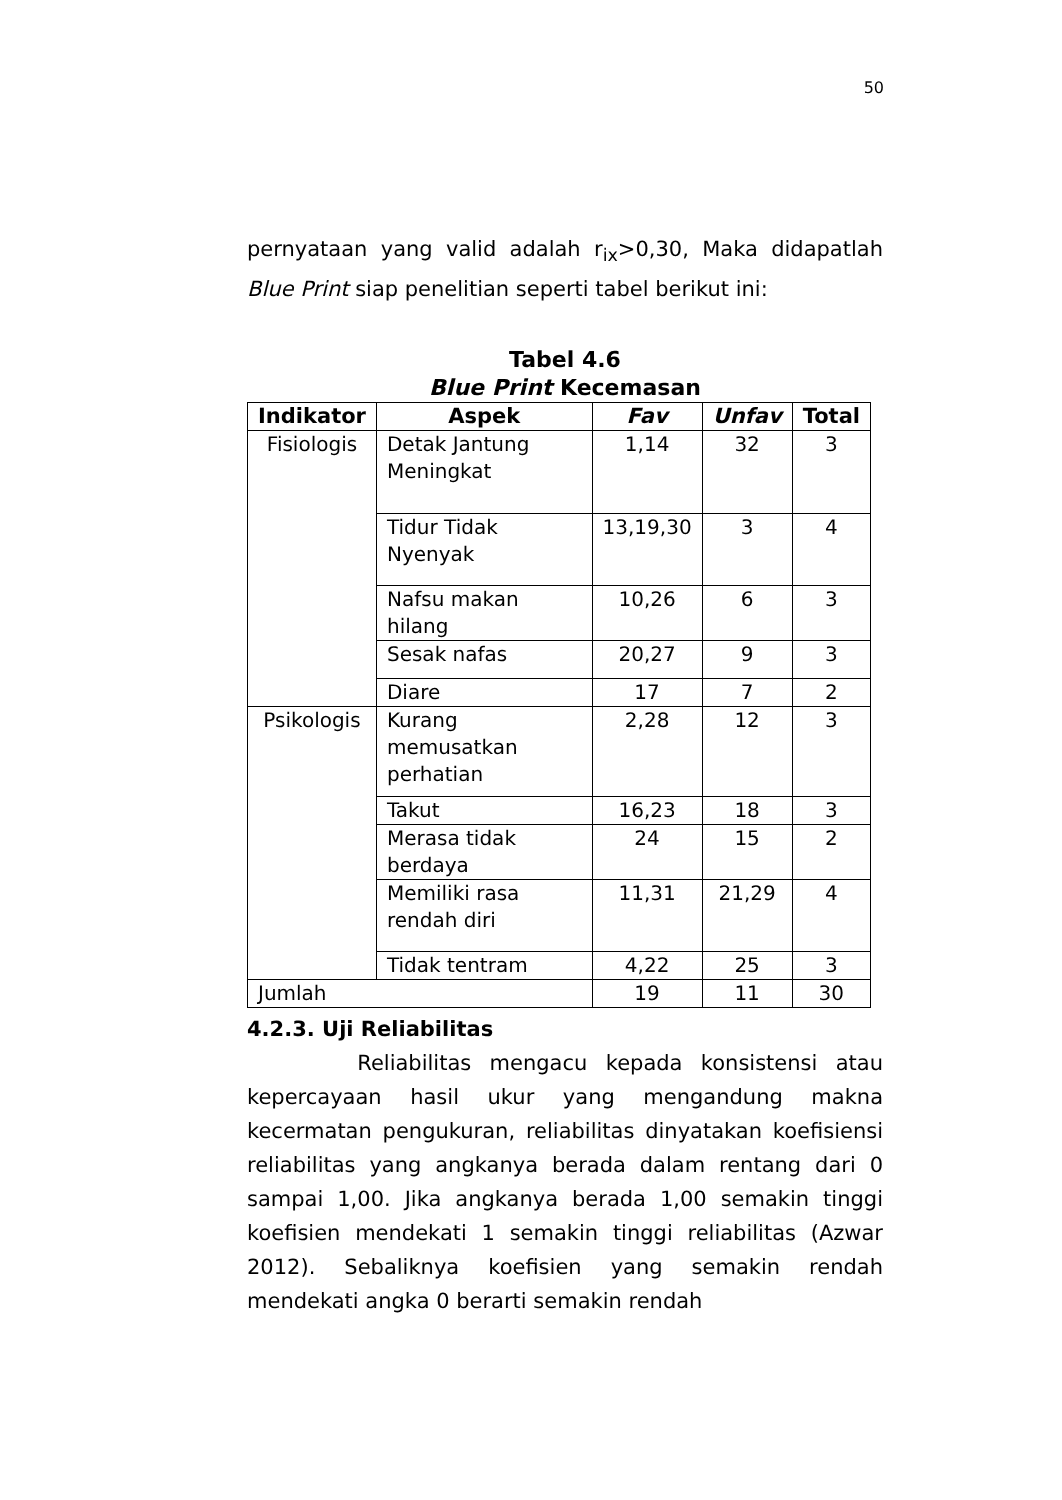50
pernyataan yang valid adalah r<sub>ix</sub>>0,30, Maka didapatlah Blue Print siap penelitian seperti tabel berikut ini:
Tabel 4.6
Blue Print Kecemasan
| Indikator | Aspek | Fav | Unfav | Total |
| --- | --- | --- | --- | --- |
| Fisiologis | Detak Jantung Meningkat | 1,14 | 32 | 3 |
| | Tidur Tidak Nyenyak | 13,19,30 | 3 | 4 |
| | Nafsu makan hilang | 10,26 | 6 | 3 |
| | Sesak nafas | 20,27 | 9 | 3 |
| | Diare | 17 | 7 | 2 |
| Psikologis | Kurang memusatkan perhatian | 2,28 | 12 | 3 |
| | Takut | 16,23 | 18 | 3 |
| | Merasa tidak berdaya | 24 | 15 | 2 |
| | Memiliki rasa rendah diri | 11,31 | 21,29 | 4 |
| | Tidak tentram | 4,22 | 25 | 3 |
| Jumlah | | 19 | 11 | 30 |
4.2.3. Uji Reliabilitas
Reliabilitas mengacu kepada konsistensi atau kepercayaan hasil ukur yang mengandung makna kecermatan pengukuran, reliabilitas dinyatakan koefisiensi reliabilitas yang angkanya berada dalam rentang dari 0 sampai 1,00. Jika angkanya berada 1,00 semakin tinggi koefisien mendekati 1 semakin tinggi reliabilitas (Azwar 2012). Sebaliknya koefisien yang semakin rendah mendekati angka 0 berarti semakin rendah